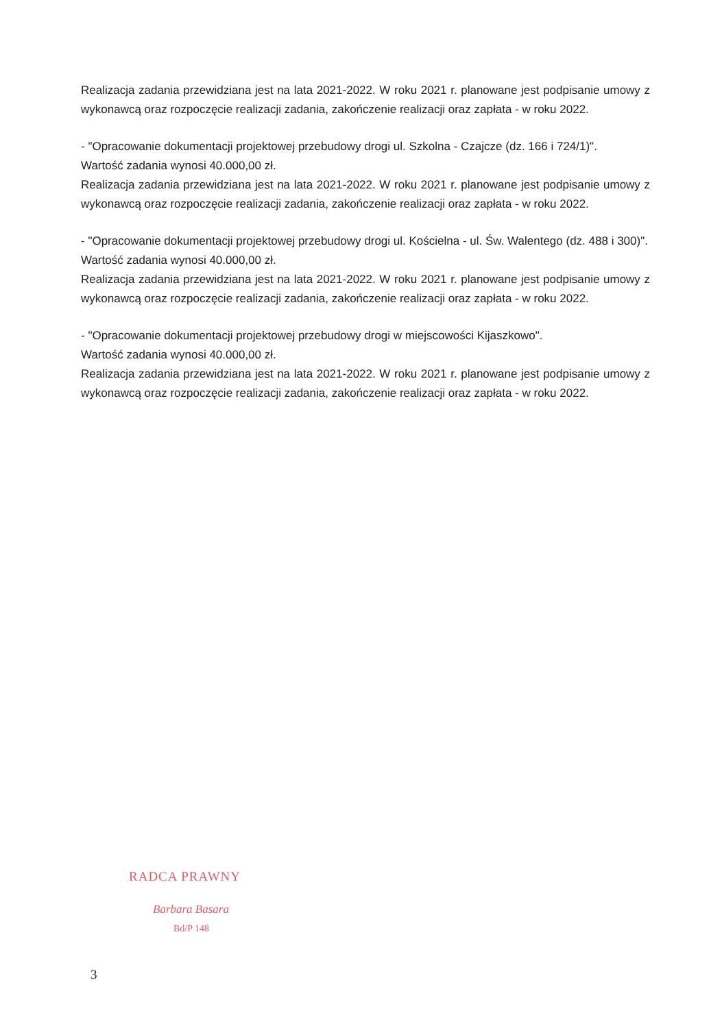Realizacja zadania przewidziana jest na lata 2021-2022. W roku 2021 r. planowane jest podpisanie umowy z wykonawcą oraz rozpoczęcie realizacji zadania, zakończenie realizacji oraz zapłata - w roku 2022.
- "Opracowanie dokumentacji projektowej przebudowy drogi ul. Szkolna - Czajcze (dz. 166 i 724/1)".
Wartość zadania wynosi 40.000,00 zł.
Realizacja zadania przewidziana jest na lata 2021-2022. W roku 2021 r. planowane jest podpisanie umowy z wykonawcą oraz rozpoczęcie realizacji zadania, zakończenie realizacji oraz zapłata - w roku 2022.
- "Opracowanie dokumentacji projektowej przebudowy drogi ul. Kościelna - ul. Św. Walentego (dz. 488 i 300)".
Wartość zadania wynosi 40.000,00 zł.
Realizacja zadania przewidziana jest na lata 2021-2022. W roku 2021 r. planowane jest podpisanie umowy z wykonawcą oraz rozpoczęcie realizacji zadania, zakończenie realizacji oraz zapłata - w roku 2022.
- "Opracowanie dokumentacji projektowej przebudowy drogi w miejscowości Kijaszkowo".
Wartość zadania wynosi 40.000,00 zł.
Realizacja zadania przewidziana jest na lata 2021-2022. W roku 2021 r. planowane jest podpisanie umowy z wykonawcą oraz rozpoczęcie realizacji zadania, zakończenie realizacji oraz zapłata - w roku 2022.
RADCA PRAWNY
Barbara Basara
Bd/P 148
3